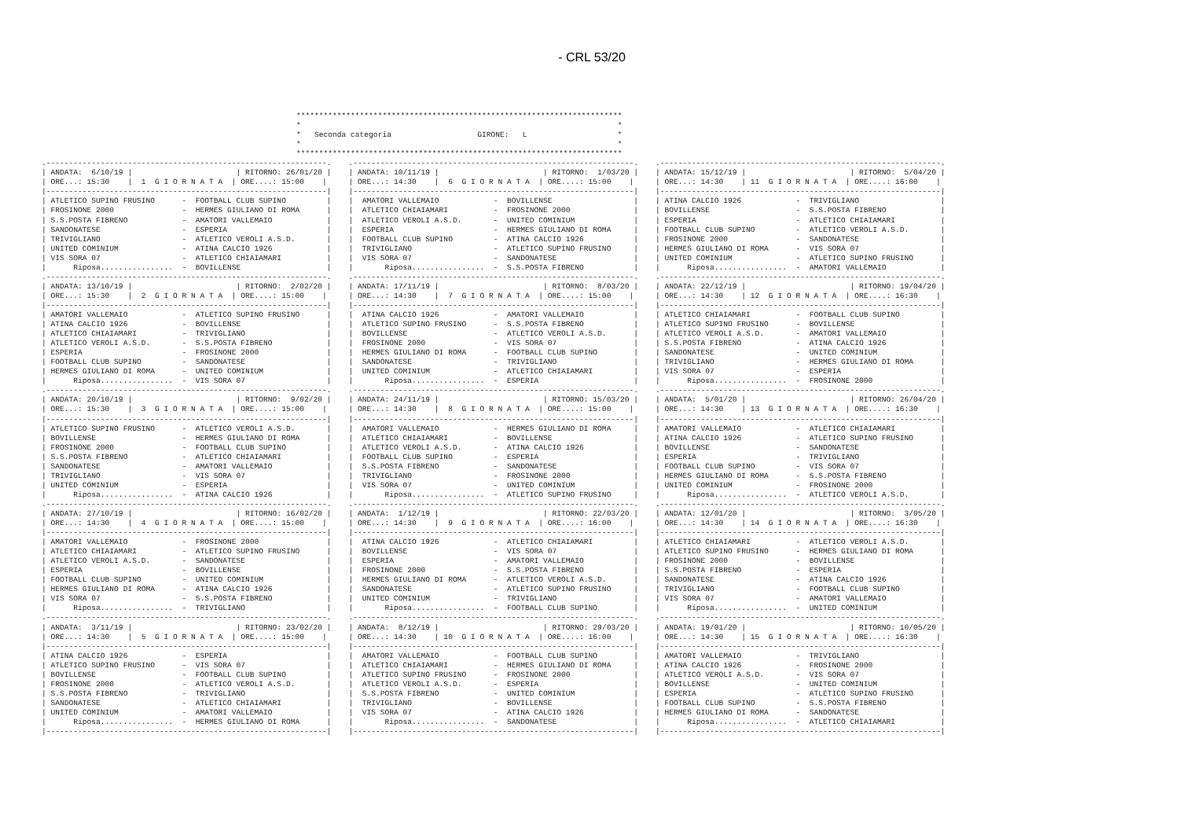- CRL 53/20
************************************************************************
*                                                                      *
*   Seconda categoria                   GIRONE:   L                    *
*                                                                      *
************************************************************************
.--------------------------------------------------------------.
| ANDATA:  6/10/19 |                       | RITORNO: 26/01/20 |
| ORE...: 15:30    |  1  G I O R N A T A  | ORE....: 15:00    |
|--------------------------------------------------------------|
| ATLETICO SUPINO FRUSINO      -  FOOTBALL CLUB SUPINO         |
| FROSINONE 2000               -  HERMES GIULIANO DI ROMA      |
| S.S.POSTA FIBRENO            -  AMATORI VALLEMAIO            |
| SANDONATESE                  -  ESPERIA                      |
| TRIVIGLIANO                  -  ATLETICO VEROLI A.S.D.       |
| UNITED COMINIUM              -  ATINA CALCIO 1926            |
| VIS SORA 07                  -  ATLETICO CHIAIAMARI          |
|      Riposa................  -  BOVILLENSE                   |
.--------------------------------------------------------------.
| ANDATA: 13/10/19 |                       | RITORNO:  2/02/20 |
| ORE...: 15:30    |  2  G I O R N A T A  | ORE....: 15:00    |
|--------------------------------------------------------------|
| AMATORI VALLEMAIO            -  ATLETICO SUPINO FRUSINO      |
| ATINA CALCIO 1926            -  BOVILLENSE                   |
| ATLETICO CHIAIAMARI          -  TRIVIGLIANO                  |
| ATLETICO VEROLI A.S.D.       -  S.S.POSTA FIBRENO            |
| ESPERIA                      -  FROSINONE 2000               |
| FOOTBALL CLUB SUPINO         -  SANDONATESE                  |
| HERMES GIULIANO DI ROMA      -  UNITED COMINIUM              |
|      Riposa................  -  VIS SORA 07                  |
.--------------------------------------------------------------.
| ANDATA: 20/10/19 |                       | RITORNO:  9/02/20 |
| ORE...: 15:30    |  3  G I O R N A T A  | ORE....: 15:00    |
|--------------------------------------------------------------|
| ATLETICO SUPINO FRUSINO      -  ATLETICO VEROLI A.S.D.       |
| BOVILLENSE                   -  HERMES GIULIANO DI ROMA      |
| FROSINONE 2000               -  FOOTBALL CLUB SUPINO         |
| S.S.POSTA FIBRENO            -  ATLETICO CHIAIAMARI          |
| SANDONATESE                  -  AMATORI VALLEMAIO            |
| TRIVIGLIANO                  -  VIS SORA 07                  |
| UNITED COMINIUM              -  ESPERIA                      |
|      Riposa................  -  ATINA CALCIO 1926            |
.--------------------------------------------------------------.
| ANDATA: 27/10/19 |                       | RITORNO: 16/02/20 |
| ORE...: 14:30    |  4  G I O R N A T A  | ORE....: 15:00    |
|--------------------------------------------------------------|
| AMATORI VALLEMAIO            -  FROSINONE 2000               |
| ATLETICO CHIAIAMARI          -  ATLETICO SUPINO FRUSINO      |
| ATLETICO VEROLI A.S.D.       -  SANDONATESE                  |
| ESPERIA                      -  BOVILLENSE                   |
| FOOTBALL CLUB SUPINO         -  UNITED COMINIUM              |
| HERMES GIULIANO DI ROMA      -  ATINA CALCIO 1926            |
| VIS SORA 07                  -  S.S.POSTA FIBRENO            |
|      Riposa................  -  TRIVIGLIANO                  |
.--------------------------------------------------------------.
| ANDATA:  3/11/19 |                       | RITORNO: 23/02/20 |
| ORE...: 14:30    |  5  G I O R N A T A  | ORE....: 15:00    |
|--------------------------------------------------------------|
| ATINA CALCIO 1926            -  ESPERIA                      |
| ATLETICO SUPINO FRUSINO      -  VIS SORA 07                  |
| BOVILLENSE                   -  FOOTBALL CLUB SUPINO         |
| FROSINONE 2000               -  ATLETICO VEROLI A.S.D.       |
| S.S.POSTA FIBRENO            -  TRIVIGLIANO                  |
| SANDONATESE                  -  ATLETICO CHIAIAMARI          |
| UNITED COMINIUM              -  AMATORI VALLEMAIO            |
|      Riposa................  -  HERMES GIULIANO DI ROMA      |
|--------------------------------------------------------------|
.--------------------------------------------------------------.
| ANDATA: 10/11/19 |                       | RITORNO:  1/03/20 |
| ORE...: 14:30    |  6  G I O R N A T A  | ORE....: 15:00    |
|--------------------------------------------------------------|
|  AMATORI VALLEMAIO            -  BOVILLENSE                  |
|  ATLETICO CHIAIAMARI          -  FROSINONE 2000              |
|  ATLETICO VEROLI A.S.D.       -  UNITED COMINIUM             |
|  ESPERIA                      -  HERMES GIULIANO DI ROMA     |
|  FOOTBALL CLUB SUPINO         -  ATINA CALCIO 1926           |
|  TRIVIGLIANO                  -  ATLETICO SUPINO FRUSINO     |
|  VIS SORA 07                  -  SANDONATESE                 |
|       Riposa................  -  S.S.POSTA FIBRENO           |
.--------------------------------------------------------------.
| ANDATA: 17/11/19 |                       | RITORNO:  8/03/20 |
| ORE...: 14:30    |  7  G I O R N A T A  | ORE....: 15:00    |
|--------------------------------------------------------------|
|  ATINA CALCIO 1926            -  AMATORI VALLEMAIO           |
|  ATLETICO SUPINO FRUSINO      -  S.S.POSTA FIBRENO           |
|  BOVILLENSE                   -  ATLETICO VEROLI A.S.D.      |
|  FROSINONE 2000               -  VIS SORA 07                 |
|  HERMES GIULIANO DI ROMA      -  FOOTBALL CLUB SUPINO        |
|  SANDONATESE                  -  TRIVIGLIANO                 |
|  UNITED COMINIUM              -  ATLETICO CHIAIAMARI         |
|       Riposa................  -  ESPERIA                     |
.--------------------------------------------------------------.
| ANDATA: 24/11/19 |                       | RITORNO: 15/03/20 |
| ORE...: 14:30    |  8  G I O R N A T A  | ORE....: 15:00    |
|--------------------------------------------------------------|
|  AMATORI VALLEMAIO            -  HERMES GIULIANO DI ROMA     |
|  ATLETICO CHIAIAMARI          -  BOVILLENSE                  |
|  ATLETICO VEROLI A.S.D.       -  ATINA CALCIO 1926           |
|  FOOTBALL CLUB SUPINO         -  ESPERIA                     |
|  S.S.POSTA FIBRENO            -  SANDONATESE                 |
|  TRIVIGLIANO                  -  FROSINONE 2000              |
|  VIS SORA 07                  -  UNITED COMINIUM             |
|       Riposa................  -  ATLETICO SUPINO FRUSINO     |
.--------------------------------------------------------------.
| ANDATA:  1/12/19 |                       | RITORNO: 22/03/20 |
| ORE...: 14:30    |  9  G I O R N A T A  | ORE....: 16:00    |
|--------------------------------------------------------------|
|  ATINA CALCIO 1926            -  ATLETICO CHIAIAMARI         |
|  BOVILLENSE                   -  VIS SORA 07                 |
|  ESPERIA                      -  AMATORI VALLEMAIO           |
|  FROSINONE 2000               -  S.S.POSTA FIBRENO           |
|  HERMES GIULIANO DI ROMA      -  ATLETICO VEROLI A.S.D.      |
|  SANDONATESE                  -  ATLETICO SUPINO FRUSINO     |
|  UNITED COMINIUM              -  TRIVIGLIANO                 |
|       Riposa................  -  FOOTBALL CLUB SUPINO        |
.--------------------------------------------------------------.
| ANDATA:  8/12/19 |                       | RITORNO: 29/03/20 |
| ORE...: 14:30    | 10  G I O R N A T A  | ORE....: 16:00    |
|--------------------------------------------------------------|
|  AMATORI VALLEMAIO            -  FOOTBALL CLUB SUPINO        |
|  ATLETICO CHIAIAMARI          -  HERMES GIULIANO DI ROMA     |
|  ATLETICO SUPINO FRUSINO      -  FROSINONE 2000              |
|  ATLETICO VEROLI A.S.D.       -  ESPERIA                     |
|  S.S.POSTA FIBRENO            -  UNITED COMINIUM             |
|  TRIVIGLIANO                  -  BOVILLENSE                  |
|  VIS SORA 07                  -  ATINA CALCIO 1926           |
|       Riposa................  -  SANDONATESE                 |
|--------------------------------------------------------------|
.--------------------------------------------------------------.
| ANDATA: 15/12/19 |                       | RITORNO:  5/04/20 |
| ORE...: 14:30    | 11  G I O R N A T A  | ORE....: 16:00    |
|--------------------------------------------------------------|
| ATINA CALCIO 1926            -  TRIVIGLIANO                  |
| BOVILLENSE                   -  S.S.POSTA FIBRENO            |
| ESPERIA                      -  ATLETICO CHIAIAMARI          |
| FOOTBALL CLUB SUPINO         -  ATLETICO VEROLI A.S.D.       |
| FROSINONE 2000               -  SANDONATESE                  |
| HERMES GIULIANO DI ROMA      -  VIS SORA 07                  |
| UNITED COMINIUM              -  ATLETICO SUPINO FRUSINO      |
|      Riposa................  -  AMATORI VALLEMAIO            |
.--------------------------------------------------------------.
| ANDATA: 22/12/19 |                       | RITORNO: 19/04/20 |
| ORE...: 14:30    | 12  G I O R N A T A  | ORE....: 16:30    |
|--------------------------------------------------------------|
| ATLETICO CHIAIAMARI          -  FOOTBALL CLUB SUPINO         |
| ATLETICO SUPINO FRUSINO      -  BOVILLENSE                   |
| ATLETICO VEROLI A.S.D.       -  AMATORI VALLEMAIO            |
| S.S.POSTA FIBRENO            -  ATINA CALCIO 1926            |
| SANDONATESE                  -  UNITED COMINIUM              |
| TRIVIGLIANO                  -  HERMES GIULIANO DI ROMA      |
| VIS SORA 07                  -  ESPERIA                      |
|      Riposa................  -  FROSINONE 2000               |
.--------------------------------------------------------------.
| ANDATA:  5/01/20 |                       | RITORNO: 26/04/20 |
| ORE...: 14:30    | 13  G I O R N A T A  | ORE....: 16:30    |
|--------------------------------------------------------------|
| AMATORI VALLEMAIO            -  ATLETICO CHIAIAMARI          |
| ATINA CALCIO 1926            -  ATLETICO SUPINO FRUSINO      |
| BOVILLENSE                   -  SANDONATESE                  |
| ESPERIA                      -  TRIVIGLIANO                  |
| FOOTBALL CLUB SUPINO         -  VIS SORA 07                  |
| HERMES GIULIANO DI ROMA      -  S.S.POSTA FIBRENO            |
| UNITED COMINIUM              -  FROSINONE 2000               |
|      Riposa................  -  ATLETICO VEROLI A.S.D.       |
.--------------------------------------------------------------.
| ANDATA: 12/01/20 |                       | RITORNO:  3/05/20 |
| ORE...: 14:30    | 14  G I O R N A T A  | ORE....: 16:30    |
|--------------------------------------------------------------|
| ATLETICO CHIAIAMARI          -  ATLETICO VEROLI A.S.D.       |
| ATLETICO SUPINO FRUSINO      -  HERMES GIULIANO DI ROMA      |
| FROSINONE 2000               -  BOVILLENSE                   |
| S.S.POSTA FIBRENO            -  ESPERIA                      |
| SANDONATESE                  -  ATINA CALCIO 1926            |
| TRIVIGLIANO                  -  FOOTBALL CLUB SUPINO         |
| VIS SORA 07                  -  AMATORI VALLEMAIO            |
|      Riposa................  -  UNITED COMINIUM              |
.--------------------------------------------------------------.
| ANDATA: 19/01/20 |                       | RITORNO: 10/05/20 |
| ORE...: 14:30    | 15  G I O R N A T A  | ORE....: 16:30    |
|--------------------------------------------------------------|
| AMATORI VALLEMAIO            -  TRIVIGLIANO                  |
| ATINA CALCIO 1926            -  FROSINONE 2000               |
| ATLETICO VEROLI A.S.D.       -  VIS SORA 07                  |
| BOVILLENSE                   -  UNITED COMINIUM              |
| ESPERIA                      -  ATLETICO SUPINO FRUSINO      |
| FOOTBALL CLUB SUPINO         -  S.S.POSTA FIBRENO            |
| HERMES GIULIANO DI ROMA      -  SANDONATESE                  |
|      Riposa................  -  ATLETICO CHIAIAMARI          |
|--------------------------------------------------------------|